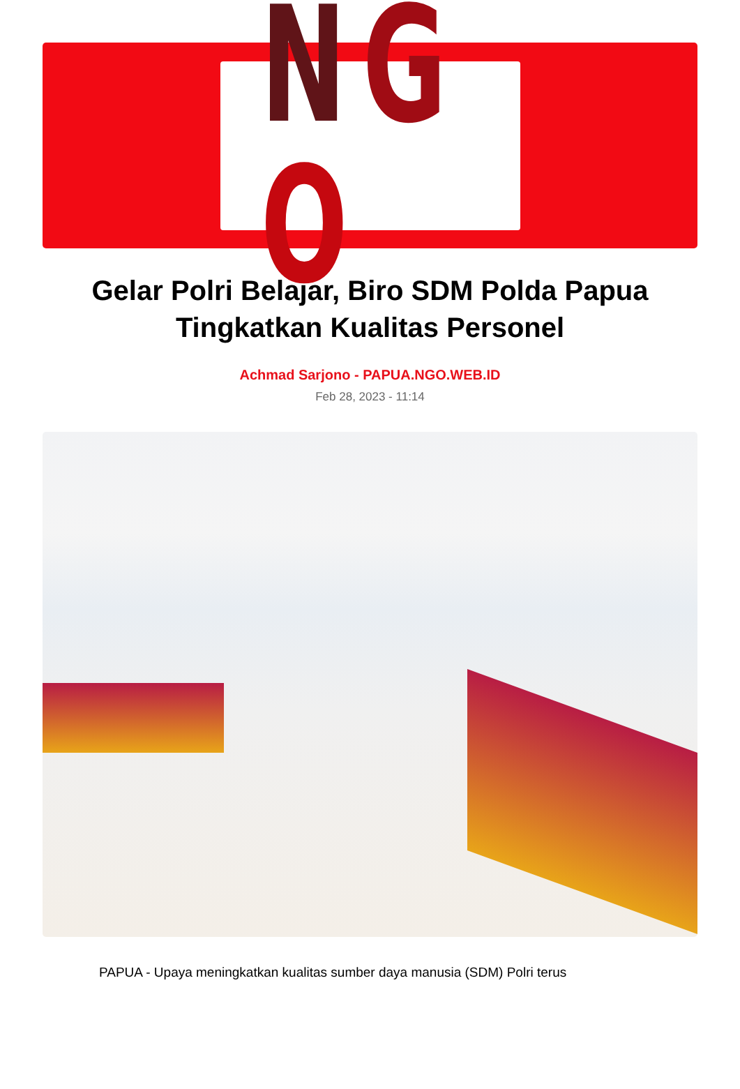NGO
Gelar Polri Belajar, Biro SDM Polda Papua Tingkatkan Kualitas Personel
Achmad Sarjono - PAPUA.NGO.WEB.ID
Feb 28, 2023 - 11:14
PAPUA - Upaya meningkatkan kualitas sumber daya manusia (SDM) Polri terus